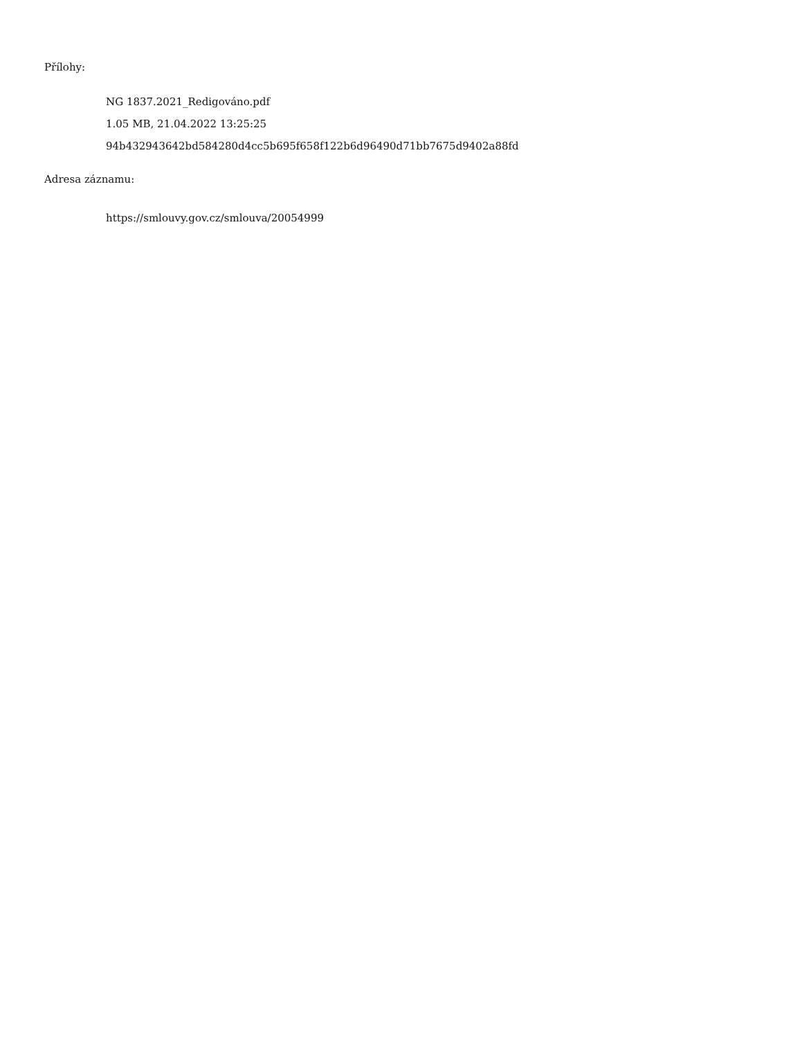Přílohy:
NG 1837.2021_Redigováno.pdf
1.05 MB, 21.04.2022 13:25:25
94b432943642bd584280d4cc5b695f658f122b6d96490d71bb7675d9402a88fd
Adresa záznamu:
https://smlouvy.gov.cz/smlouva/20054999